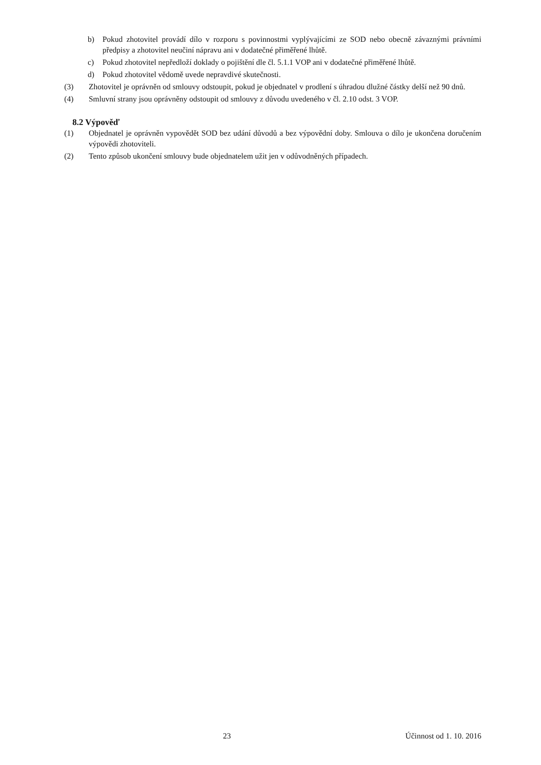b) Pokud zhotovitel provádí dílo v rozporu s povinnostmi vyplývajícími ze SOD nebo obecně závaznými právními předpisy a zhotovitel neučiní nápravu ani v dodatečné přiměřené lhůtě.
c) Pokud zhotovitel nepředloží doklady o pojištění dle čl. 5.1.1 VOP ani v dodatečné přiměřené lhůtě.
d) Pokud zhotovitel vědomě uvede nepravdivé skutečnosti.
(3) Zhotovitel je oprávněn od smlouvy odstoupit, pokud je objednatel v prodlení s úhradou dlužné částky delší než 90 dnů.
(4) Smluvní strany jsou oprávněny odstoupit od smlouvy z důvodu uvedeného v čl. 2.10 odst. 3 VOP.
8.2 Výpověď
(1) Objednatel je oprávněn vypovědět SOD bez udání důvodů a bez výpovědní doby. Smlouva o dílo je ukončena doručením výpovědi zhotoviteli.
(2) Tento způsob ukončení smlouvy bude objednatelem užit jen v odůvodněných případech.
23 Účinnost od 1. 10. 2016